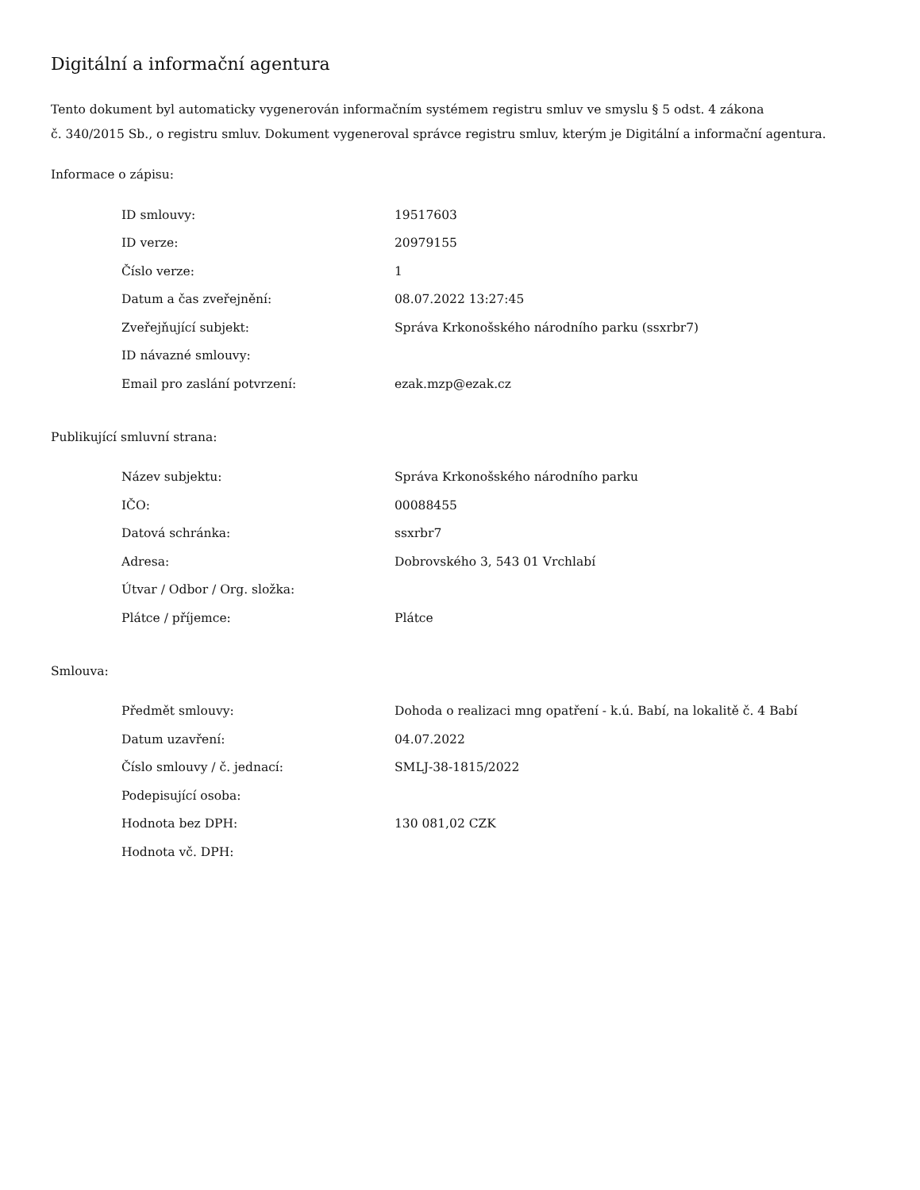Digitální a informační agentura
Tento dokument byl automaticky vygenerován informačním systémem registru smluv ve smyslu § 5 odst. 4 zákona
č. 340/2015 Sb., o registru smluv. Dokument vygeneroval správce registru smluv, kterým je Digitální a informační agentura.
Informace o zápisu:
| ID smlouvy: | 19517603 |
| ID verze: | 20979155 |
| Číslo verze: | 1 |
| Datum a čas zveřejnění: | 08.07.2022 13:27:45 |
| Zveřejňující subjekt: | Správa Krkonošského národního parku (ssxrbr7) |
| ID návazné smlouvy: | |
| Email pro zaslání potvrzení: | ezak.mzp@ezak.cz |
Publikující smluvní strana:
| Název subjektu: | Správa Krkonošského národního parku |
| IČO: | 00088455 |
| Datová schránka: | ssxrbr7 |
| Adresa: | Dobrovského 3, 543 01 Vrchlabí |
| Útvar / Odbor / Org. složka: | |
| Plátce / příjemce: | Plátce |
Smlouva:
| Předmět smlouvy: | Dohoda o realizaci mng opatření - k.ú. Babí, na lokalitě č. 4 Babí |
| Datum uzavření: | 04.07.2022 |
| Číslo smlouvy / č. jednací: | SMLJ-38-1815/2022 |
| Podepisující osoba: | |
| Hodnota bez DPH: | 130 081,02 CZK |
| Hodnota vč. DPH: | |